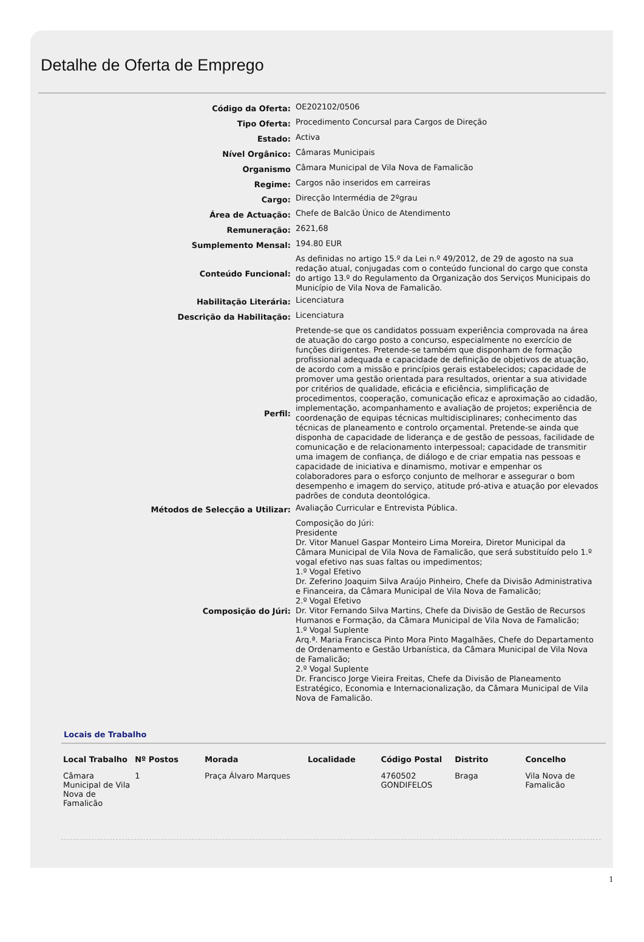Detalhe de Oferta de Emprego
| Código da Oferta: | OE202102/0506 |
| Tipo Oferta: | Procedimento Concursal para Cargos de Direção |
| Estado: | Activa |
| Nível Orgânico: | Câmaras Municipais |
| Organismo | Câmara Municipal de Vila Nova de Famalicão |
| Regime: | Cargos não inseridos em carreiras |
| Cargo: | Direcção Intermédia de 2ºgrau |
| Área de Actuação: | Chefe de Balcão Único de Atendimento |
| Remuneração: | 2621,68 |
| Sumplemento Mensal: | 194.80 EUR |
| Conteúdo Funcional: | As definidas no artigo 15.º da Lei n.º 49/2012, de 29 de agosto na sua redação atual, conjugadas com o conteúdo funcional do cargo que consta do artigo 13.º do Regulamento da Organização dos Serviços Municipais do Município de Vila Nova de Famalicão. |
| Habilitação Literária: | Licenciatura |
| Descrição da Habilitação: | Licenciatura |
| Perfil: | Pretende-se que os candidatos possuam experiência comprovada na área de atuação do cargo posto a concurso, especialmente no exercício de funções dirigentes. Pretende-se também que disponham de formação profissional adequada e capacidade de definição de objetivos de atuação, de acordo com a missão e princípios gerais estabelecidos; capacidade de promover uma gestão orientada para resultados, orientar a sua atividade por critérios de qualidade, eficácia e eficiência, simplificação de procedimentos, cooperação, comunicação eficaz e aproximação ao cidadão, implementação, acompanhamento e avaliação de projetos; experiência de coordenação de equipas técnicas multidisciplinares; conhecimento das técnicas de planeamento e controlo orçamental. Pretende-se ainda que disponha de capacidade de liderança e de gestão de pessoas, facilidade de comunicação e de relacionamento interpessoal; capacidade de transmitir uma imagem de confiança, de diálogo e de criar empatia nas pessoas e capacidade de iniciativa e dinamismo, motivar e empenhar os colaboradores para o esforço conjunto de melhorar e assegurar o bom desempenho e imagem do serviço, atitude pró-ativa e atuação por elevados padrões de conduta deontológica. |
| Métodos de Selecção a Utilizar: | Avaliação Curricular e Entrevista Pública. |
| Composição do Júri: | Composição do Júri: Presidente Dr. Vitor Manuel Gaspar Monteiro Lima Moreira, Diretor Municipal da Câmara Municipal de Vila Nova de Famalicão, que será substituído pelo 1.º vogal efetivo nas suas faltas ou impedimentos; 1.º Vogal Efetivo Dr. Zeferino Joaquim Silva Araújo Pinheiro, Chefe da Divisão Administrativa e Financeira, da Câmara Municipal de Vila Nova de Famalicão; 2.º Vogal Efetivo Dr. Vitor Fernando Silva Martins, Chefe da Divisão de Gestão de Recursos Humanos e Formação, da Câmara Municipal de Vila Nova de Famalicão; 1.º Vogal Suplente Arq.ª. Maria Francisca Pinto Mora Pinto Magalhães, Chefe do Departamento de Ordenamento e Gestão Urbanística, da Câmara Municipal de Vila Nova de Famalicão; 2.º Vogal Suplente Dr. Francisco Jorge Vieira Freitas, Chefe da Divisão de Planeamento Estratégico, Economia e Internacionalização, da Câmara Municipal de Vila Nova de Famalicão. |
Locais de Trabalho
| Local Trabalho | Nº Postos | Morada | Localidade | Código Postal | Distrito | Concelho |
| --- | --- | --- | --- | --- | --- | --- |
| Câmara Municipal de Vila Nova de Famalicão | 1 | Praça Álvaro Marques | | 4760502 GONDIFELOS | Braga | Vila Nova de Famalicão |
1